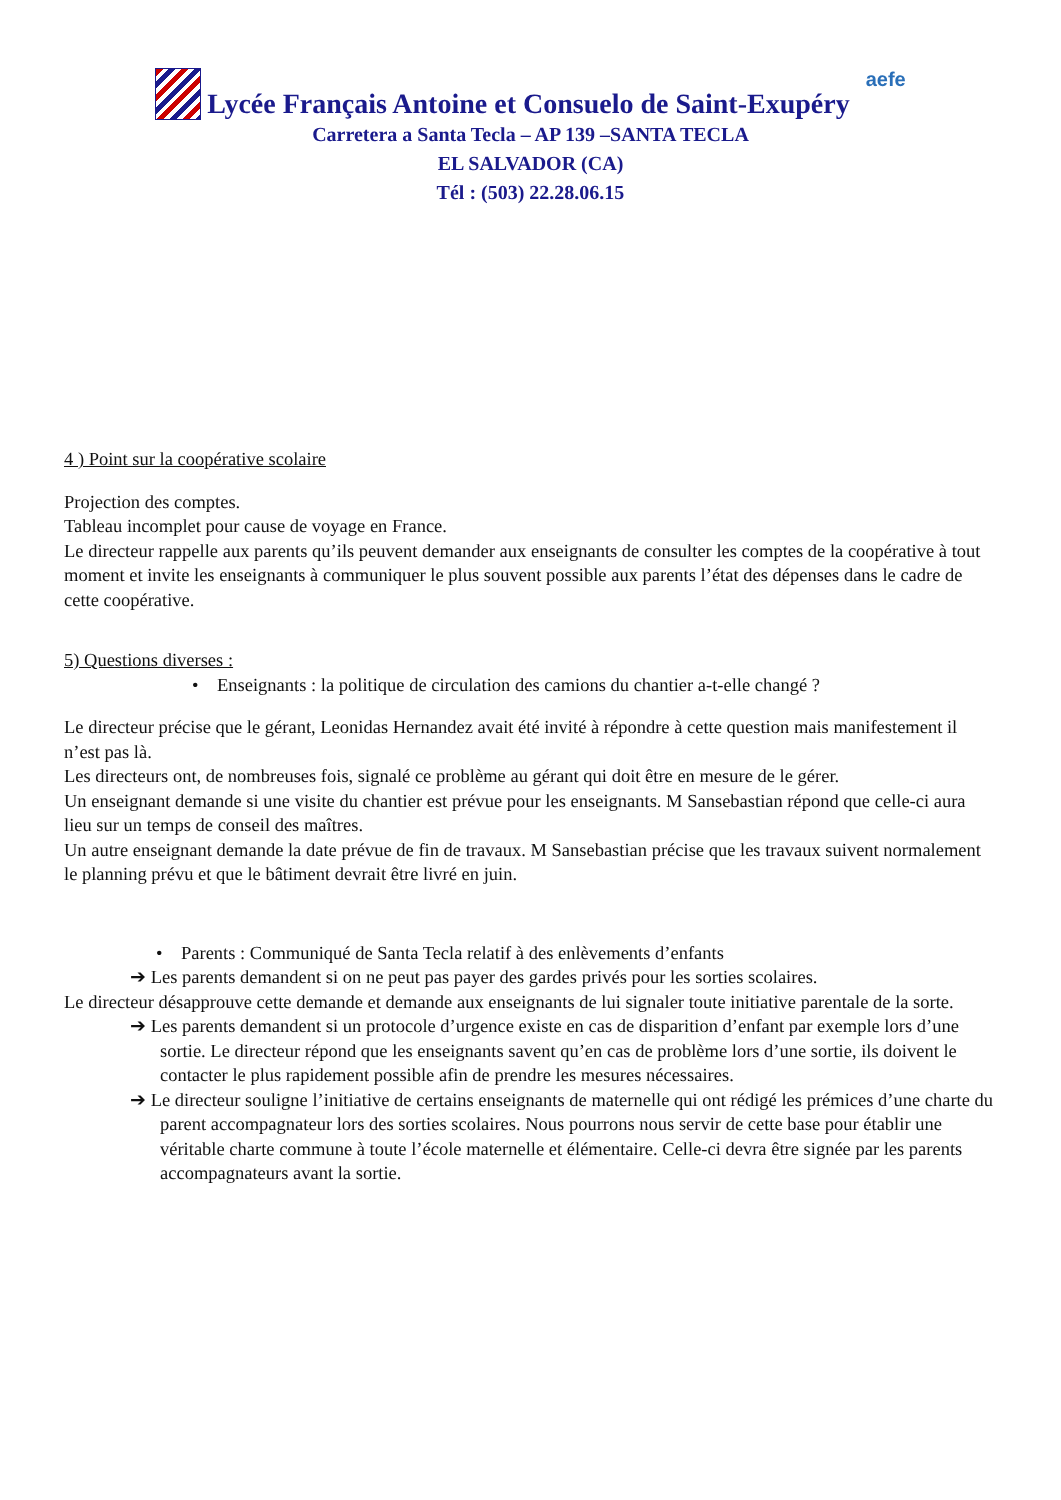Lycée Français Antoine et Consuelo de Saint-Exupéry aefe
Carretera a Santa Tecla – AP 139 –SANTA TECLA
EL SALVADOR (CA)
Tél : (503) 22.28.06.15
4 ) Point sur la coopérative scolaire
Projection des comptes.
Tableau incomplet pour cause de voyage en France.
Le directeur rappelle aux parents qu’ils peuvent demander aux enseignants de consulter les comptes de la coopérative à tout moment et invite les enseignants à communiquer le plus souvent possible aux parents l’état des dépenses dans le cadre de cette coopérative.
5) Questions diverses :
• Enseignants : la politique de circulation des camions du chantier a-t-elle changé ?
Le directeur précise que le gérant, Leonidas Hernandez avait été invité à répondre à cette question mais manifestement il n’est pas là.
Les directeurs ont, de nombreuses fois, signalé ce problème au gérant qui doit être en mesure de le gérer.
Un enseignant demande si une visite du chantier est prévue pour les enseignants. M Sansebastian répond que celle-ci aura lieu sur un temps de conseil des maîtres.
Un autre enseignant demande la date prévue de fin de travaux. M Sansebastian précise que les travaux suivent normalement le planning prévu et que le bâtiment devrait être livré en juin.
• Parents : Communiqué de Santa Tecla relatif à des enlèvements d’enfants
➔ Les parents demandent si on ne peut pas payer des gardes privés pour les sorties scolaires.
Le directeur désapprouve cette demande et demande aux enseignants de lui signaler toute initiative parentale de la sorte.
➔ Les parents demandent si un protocole d’urgence existe en cas de disparition d’enfant par exemple lors d’une sortie. Le directeur répond que les enseignants savent qu’en cas de problème lors d’une sortie, ils doivent le contacter le plus rapidement possible afin de prendre les mesures nécessaires.
➔ Le directeur souligne l’initiative de certains enseignants de maternelle qui ont rédigé les prémices d’une charte du parent accompagnateur lors des sorties scolaires. Nous pourrons nous servir de cette base pour établir une véritable charte commune à toute l’école maternelle et élémentaire. Celle-ci devra être signée par les parents accompagnateurs avant la sortie.